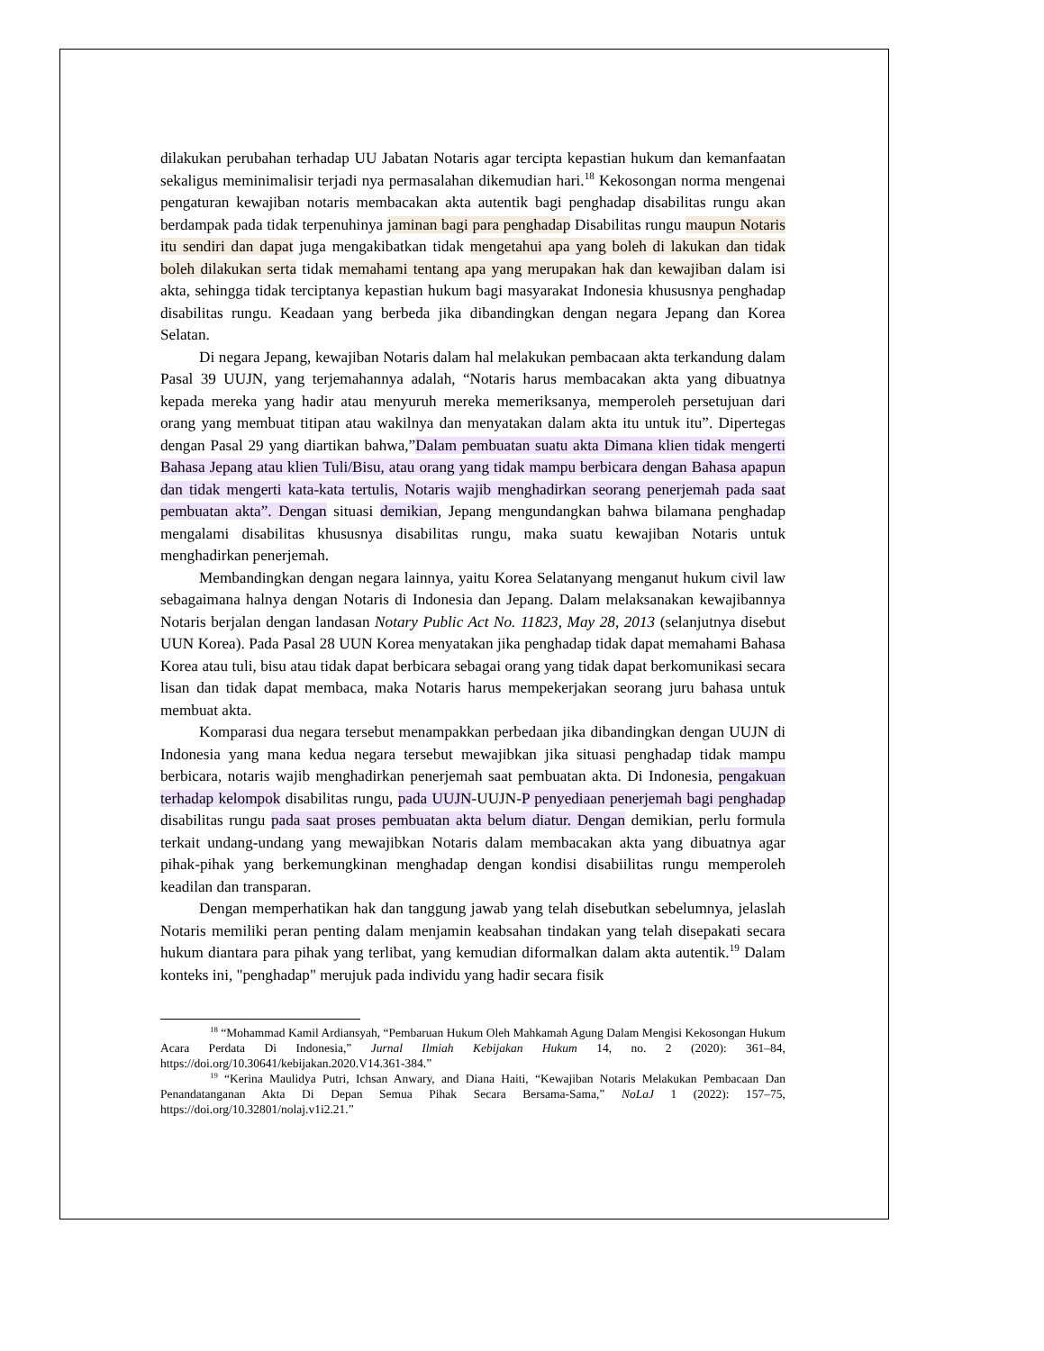dilakukan perubahan terhadap UU Jabatan Notaris agar tercipta kepastian hukum dan kemanfaatan sekaligus meminimalisir terjadi nya permasalahan dikemudian hari.<sup>18</sup> Kekosongan norma mengenai pengaturan kewajiban notaris membacakan akta autentik bagi penghadap disabilitas rungu akan berdampak pada tidak terpenuhinya jaminan bagi para penghadap Disabilitas rungu maupun Notaris itu sendiri dan dapat juga mengakibatkan tidak mengetahui apa yang boleh di lakukan dan tidak boleh dilakukan serta tidak memahami tentang apa yang merupakan hak dan kewajiban dalam isi akta, sehingga tidak terciptanya kepastian hukum bagi masyarakat Indonesia khususnya penghadap disabilitas rungu. Keadaan yang berbeda jika dibandingkan dengan negara Jepang dan Korea Selatan.
Di negara Jepang, kewajiban Notaris dalam hal melakukan pembacaan akta terkandung dalam Pasal 39 UUJN, yang terjemahannya adalah, “Notaris harus membacakan akta yang dibuatnya kepada mereka yang hadir atau menyuruh mereka memeriksanya, memperoleh persetujuan dari orang yang membuat titipan atau wakilnya dan menyatakan dalam akta itu untuk itu”. Dipertegas dengan Pasal 29 yang diartikan bahwa,”Dalam pembuatan suatu akta Dimana klien tidak mengerti Bahasa Jepang atau klien Tuli/Bisu, atau orang yang tidak mampu berbicara dengan Bahasa apapun dan tidak mengerti kata-kata tertulis, Notaris wajib menghadirkan seorang penerjemah pada saat pembuatan akta”. Dengan situasi demikian, Jepang mengundangkan bahwa bilamana penghadap mengalami disabilitas khususnya disabilitas rungu, maka suatu kewajiban Notaris untuk menghadirkan penerjemah.
Membandingkan dengan negara lainnya, yaitu Korea Selatanyang menganut hukum civil law sebagaimana halnya dengan Notaris di Indonesia dan Jepang. Dalam melaksanakan kewajibannya Notaris berjalan dengan landasan Notary Public Act No. 11823, May 28, 2013 (selanjutnya disebut UUN Korea). Pada Pasal 28 UUN Korea menyatakan jika penghadap tidak dapat memahami Bahasa Korea atau tuli, bisu atau tidak dapat berbicara sebagai orang yang tidak dapat berkomunikasi secara lisan dan tidak dapat membaca, maka Notaris harus mempekerjakan seorang juru bahasa untuk membuat akta.
Komparasi dua negara tersebut menampakkan perbedaan jika dibandingkan dengan UUJN di Indonesia yang mana kedua negara tersebut mewajibkan jika situasi penghadap tidak mampu berbicara, notaris wajib menghadirkan penerjemah saat pembuatan akta. Di Indonesia, pengakuan terhadap kelompok disabilitas rungu, pada UUJN-UUJN-P penyediaan penerjemah bagi penghadap disabilitas rungu pada saat proses pembuatan akta belum diatur. Dengan demikian, perlu formula terkait undang-undang yang mewajibkan Notaris dalam membacakan akta yang dibuatnya agar pihak-pihak yang berkemungkinan menghadap dengan kondisi disabiilitas rungu memperoleh keadilan dan transparan.
Dengan memperhatikan hak dan tanggung jawab yang telah disebutkan sebelumnya, jelaslah Notaris memiliki peran penting dalam menjamin keabsahan tindakan yang telah disepakati secara hukum diantara para pihak yang terlibat, yang kemudian diformalkan dalam akta autentik.<sup>19</sup> Dalam konteks ini, "penghadap" merujuk pada individu yang hadir secara fisik
<sup>18</sup> “Mohammad Kamil Ardiansyah, “Pembaruan Hukum Oleh Mahkamah Agung Dalam Mengisi Kekosongan Hukum Acara Perdata Di Indonesia,” Jurnal Ilmiah Kebijakan Hukum 14, no. 2 (2020): 361–84, https://doi.org/10.30641/kebijakan.2020.V14.361-384.”
<sup>19</sup> “Kerina Maulidya Putri, Ichsan Anwary, and Diana Haiti, “Kewajiban Notaris Melakukan Pembacaan Dan Penandatanganan Akta Di Depan Semua Pihak Secara Bersama-Sama,” NoLaJ 1 (2022): 157–75, https://doi.org/10.32801/nolaj.v1i2.21.”